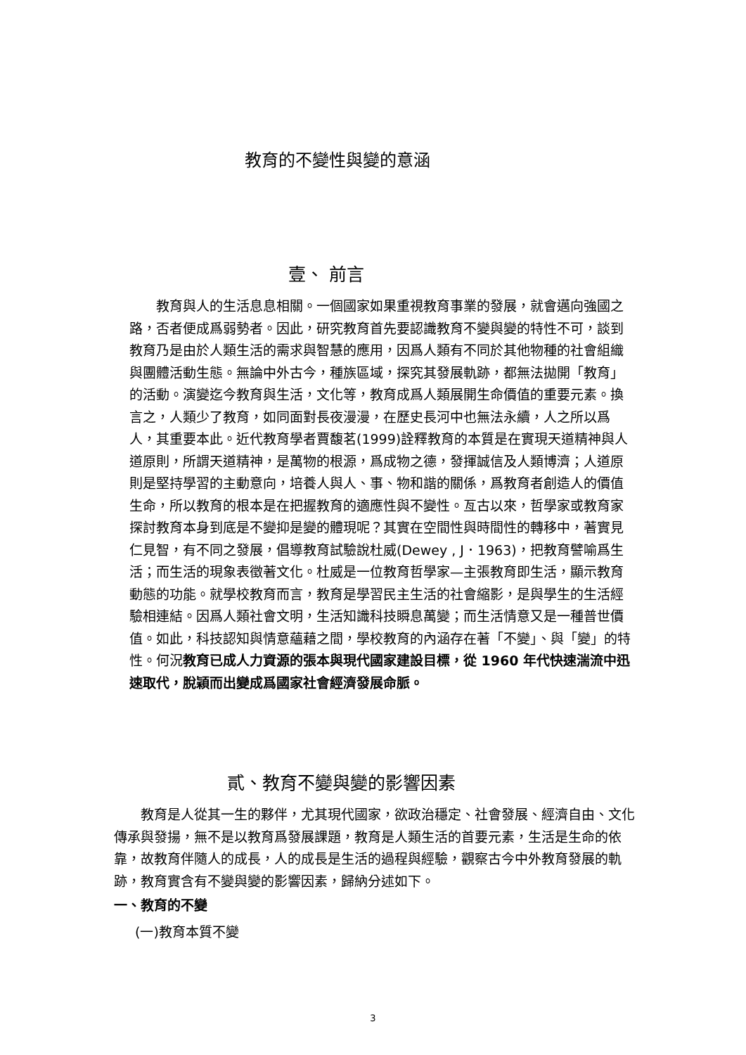教育的不變性與變的意涵
壹、 前言
  教育與人的生活息息相關。一個國家如果重視教育事業的發展，就會邁向強國之路，否者便成爲弱勢者。因此，研究教育首先要認識教育不變與變的特性不可，談到教育乃是由於人類生活的需求與智慧的應用，因爲人類有不同於其他物種的社會組織與團體活動生態。無論中外古今，種族區域，探究其發展軌跡，都無法拋開「教育」的活動。演變迄今教育與生活，文化等，教育成爲人類展開生命價值的重要元素。換言之，人類少了教育，如同面對長夜漫漫，在歷史長河中也無法永續，人之所以爲人，其重要本此。近代教育學者賈馥茗(1999)詮釋教育的本質是在實現天道精神與人道原則，所謂天道精神，是萬物的根源，爲成物之德，發揮誠信及人類博濟；人道原則是堅持學習的主動意向，培養人與人、事、物和諧的關係，爲教育者創造人的價值生命，所以教育的根本是在把握教育的適應性與不變性。亙古以來，哲學家或教育家探討教育本身到底是不變抑是變的體現呢？其實在空間性與時間性的轉移中，著實見仁見智，有不同之發展，倡導教育試驗說杜威(Dewey , J．1963)，把教育譬喻爲生活；而生活的現象表徵著文化。杜威是一位教育哲學家—主張教育即生活，顯示教育動態的功能。就學校教育而言，教育是學習民主生活的社會縮影，是與學生的生活經驗相連結。因爲人類社會文明，生活知識科技瞬息萬變；而生活情意又是一種普世價值。如此，科技認知與情意蘊藉之間，學校教育的內涵存在著「不變」、與「變」的特性。何況教育已成人力資源的張本與現代國家建設目標，從 1960 年代快速湍流中迅速取代，脫穎而出變成爲國家社會經濟發展命脈。
貳、教育不變與變的影響因素
  教育是人從其一生的夥伴，尤其現代國家，欲政治穩定、社會發展、經濟自由、文化傳承與發揚，無不是以教育爲發展課題，教育是人類生活的首要元素，生活是生命的依靠，故教育伴隨人的成長，人的成長是生活的過程與經驗，觀察古今中外教育發展的軌跡，教育實含有不變與變的影響因素，歸納分述如下。
一、教育的不變
(一)教育本質不變
3